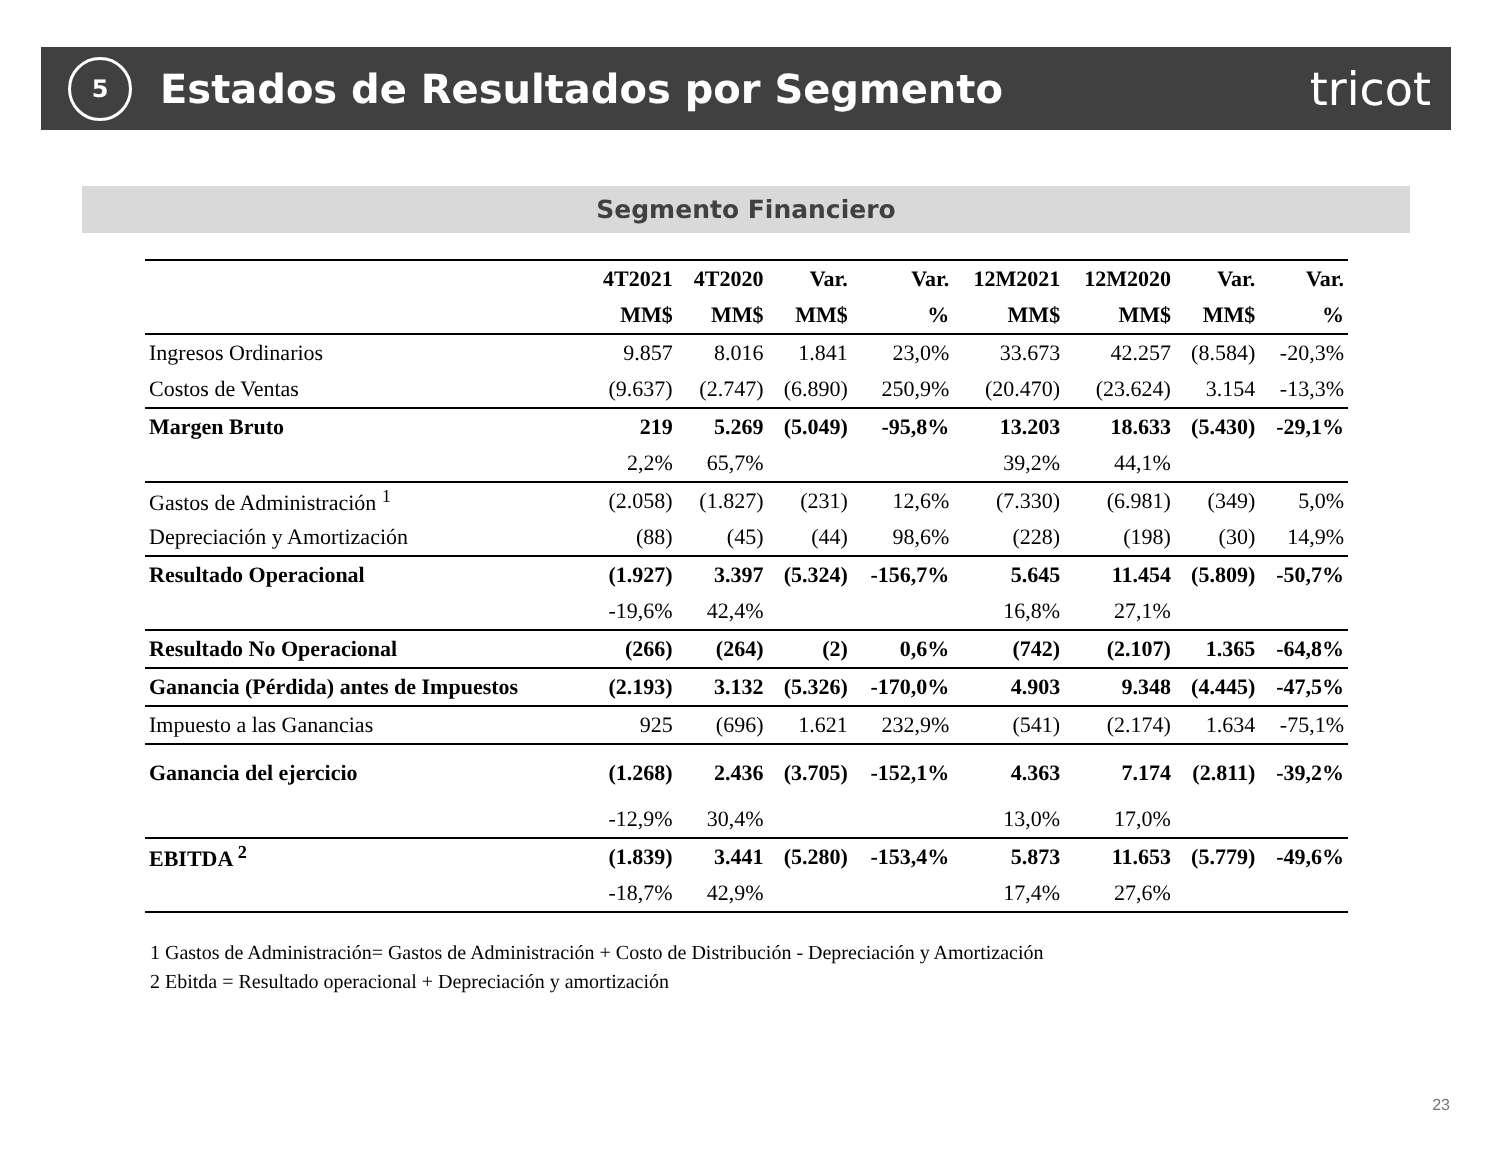5
Estados de Resultados por Segmento
tricot
Segmento Financiero
| | 4T2021 | 4T2020 | Var. | Var. | 12M2021 | 12M2020 | Var. | Var. |
| --- | --- | --- | --- | --- | --- | --- | --- | --- |
| | MM$ | MM$ | MM$ | % | MM$ | MM$ | MM$ | % |
| Ingresos Ordinarios | 9.857 | 8.016 | 1.841 | 23,0% | 33.673 | 42.257 | (8.584) | -20,3% |
| Costos de Ventas | (9.637) | (2.747) | (6.890) | 250,9% | (20.470) | (23.624) | 3.154 | -13,3% |
| Margen Bruto | 219 | 5.269 | (5.049) | -95,8% | 13.203 | 18.633 | (5.430) | -29,1% |
| | 2,2% | 65,7% | | | 39,2% | 44,1% | | |
| Gastos de Administración <sup>1</sup> | (2.058) | (1.827) | (231) | 12,6% | (7.330) | (6.981) | (349) | 5,0% |
| Depreciación y Amortización | (88) | (45) | (44) | 98,6% | (228) | (198) | (30) | 14,9% |
| Resultado Operacional | (1.927) | 3.397 | (5.324) | -156,7% | 5.645 | 11.454 | (5.809) | -50,7% |
| | -19,6% | 42,4% | | | 16,8% | 27,1% | | |
| Resultado No Operacional | (266) | (264) | (2) | 0,6% | (742) | (2.107) | 1.365 | -64,8% |
| Ganancia (Pérdida) antes de Impuestos | (2.193) | 3.132 | (5.326) | -170,0% | 4.903 | 9.348 | (4.445) | -47,5% |
| Impuesto a las Ganancias | 925 | (696) | 1.621 | 232,9% | (541) | (2.174) | 1.634 | -75,1% |
| Ganancia del ejercicio | (1.268) | 2.436 | (3.705) | -152,1% | 4.363 | 7.174 | (2.811) | -39,2% |
| | -12,9% | 30,4% | | | 13,0% | 17,0% | | |
| EBITDA <sup>2</sup> | (1.839) | 3.441 | (5.280) | -153,4% | 5.873 | 11.653 | (5.779) | -49,6% |
| | -18,7% | 42,9% | | | 17,4% | 27,6% | | |
1 Gastos de Administración= Gastos de Administración + Costo de Distribución - Depreciación y Amortización
2 Ebitda = Resultado operacional + Depreciación y amortización
23